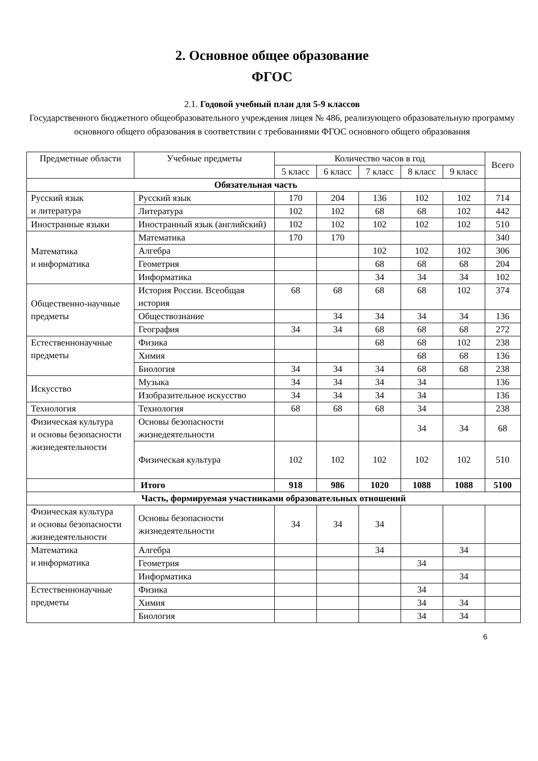2. Основное общее образование
ФГОС
2.1. Годовой учебный план для 5-9 классов
Государственного бюджетного общеобразовательного учреждения лицея № 486, реализующего образовательную программу основного общего образования в соответствии с требованиями ФГОС основного общего образования
| Предметные области | Учебные предметы | Количество часов в год | | | | | Всего |
| --- | --- | --- | --- | --- | --- | --- | --- |
| | | 5 класс | 6 класс | 7 класс | 8 класс | 9 класс | |
| Обязательная часть | | | | | | | |
| Русский язык и литература | Русский язык | 170 | 204 | 136 | 102 | 102 | 714 |
| | Литература | 102 | 102 | 68 | 68 | 102 | 442 |
| Иностранные языки | Иностранный язык (английский) | 102 | 102 | 102 | 102 | 102 | 510 |
| Математика и информатика | Математика | 170 | 170 | | | | 340 |
| | Алгебра | | | 102 | 102 | 102 | 306 |
| | Геометрия | | | 68 | 68 | 68 | 204 |
| | Информатика | | | 34 | 34 | 34 | 102 |
| Общественно-научные предметы | История России. Всеобщая история | 68 | 68 | 68 | 68 | 102 | 374 |
| | Обществознание | | 34 | 34 | 34 | 34 | 136 |
| | География | 34 | 34 | 68 | 68 | 68 | 272 |
| Естественнонаучные предметы | Физика | | | 68 | 68 | 102 | 238 |
| | Химия | | | | 68 | 68 | 136 |
| | Биология | 34 | 34 | 34 | 68 | 68 | 238 |
| Искусство | Музыка | 34 | 34 | 34 | 34 | | 136 |
| | Изобразительное искусство | 34 | 34 | 34 | 34 | | 136 |
| Технология | Технология | 68 | 68 | 68 | 34 | | 238 |
| Физическая культура и основы безопасности жизнедеятельности | Основы безопасности жизнедеятельности | | | | 34 | 34 | 68 |
| | Физическая культура | 102 | 102 | 102 | 102 | 102 | 510 |
| | Итого | 918 | 986 | 1020 | 1088 | 1088 | 5100 |
| Часть, формируемая участниками образовательных отношений | | | | | | | |
| Физическая культура и основы безопасности жизнедеятельности | Основы безопасности жизнедеятельности | 34 | 34 | 34 | | | |
| Математика и информатика | Алгебра | | | 34 | | 34 | |
| | Геометрия | | | | 34 | | |
| | Информатика | | | | | 34 | |
| Естественнонаучные предметы | Физика | | | | 34 | | |
| | Химия | | | | 34 | 34 | |
| | Биология | | | | 34 | 34 | |
6